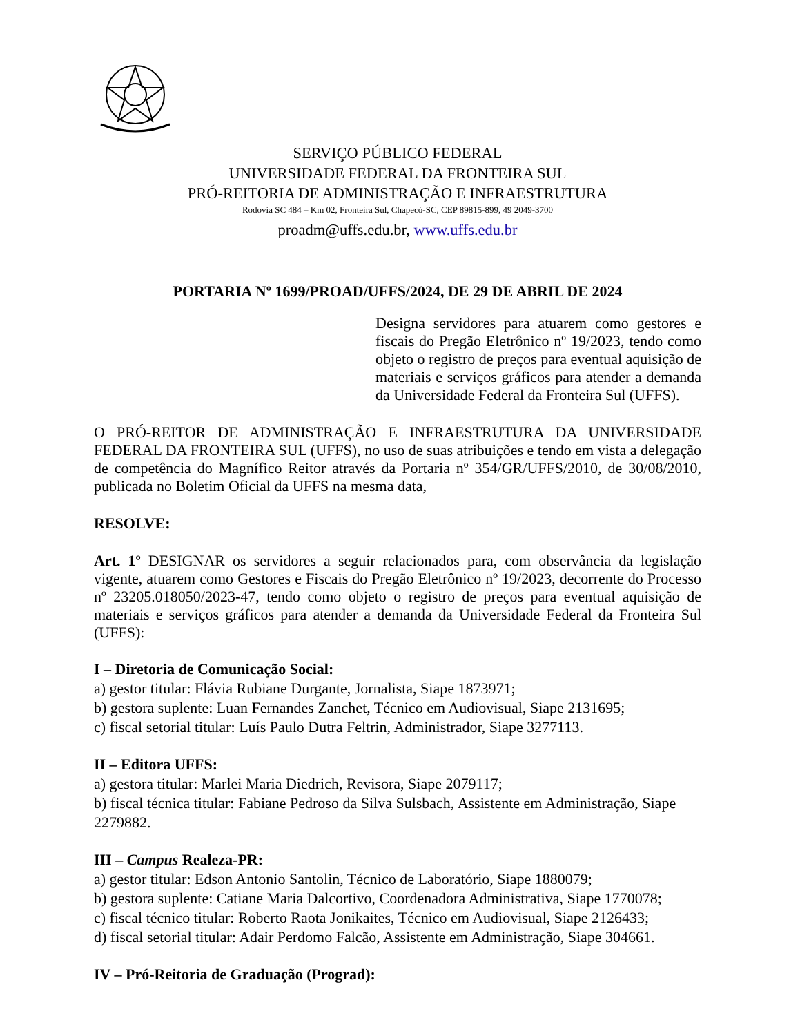SERVIÇO PÚBLICO FEDERAL
UNIVERSIDADE FEDERAL DA FRONTEIRA SUL
PRÓ-REITORIA DE ADMINISTRAÇÃO E INFRAESTRUTURA
Rodovia SC 484 – Km 02, Fronteira Sul, Chapecó-SC, CEP 89815-899, 49 2049-3700
proadm@uffs.edu.br, www.uffs.edu.br
PORTARIA Nº 1699/PROAD/UFFS/2024, DE 29 DE ABRIL DE 2024
Designa servidores para atuarem como gestores e fiscais do Pregão Eletrônico nº 19/2023, tendo como objeto o registro de preços para eventual aquisição de materiais e serviços gráficos para atender a demanda da Universidade Federal da Fronteira Sul (UFFS).
O PRÓ-REITOR DE ADMINISTRAÇÃO E INFRAESTRUTURA DA UNIVERSIDADE FEDERAL DA FRONTEIRA SUL (UFFS), no uso de suas atribuições e tendo em vista a delegação de competência do Magnífico Reitor através da Portaria nº 354/GR/UFFS/2010, de 30/08/2010, publicada no Boletim Oficial da UFFS na mesma data,
RESOLVE:
Art. 1º DESIGNAR os servidores a seguir relacionados para, com observância da legislação vigente, atuarem como Gestores e Fiscais do Pregão Eletrônico nº 19/2023, decorrente do Processo nº 23205.018050/2023-47, tendo como objeto o registro de preços para eventual aquisição de materiais e serviços gráficos para atender a demanda da Universidade Federal da Fronteira Sul (UFFS):
I – Diretoria de Comunicação Social:
a) gestor titular: Flávia Rubiane Durgante, Jornalista, Siape 1873971;
b) gestora suplente: Luan Fernandes Zanchet, Técnico em Audiovisual, Siape 2131695;
c) fiscal setorial titular: Luís Paulo Dutra Feltrin, Administrador, Siape 3277113.
II – Editora UFFS:
a) gestora titular: Marlei Maria Diedrich, Revisora, Siape 2079117;
b) fiscal técnica titular: Fabiane Pedroso da Silva Sulsbach, Assistente em Administração, Siape 2279882.
III – Campus Realeza-PR:
a) gestor titular: Edson Antonio Santolin, Técnico de Laboratório, Siape 1880079;
b) gestora suplente: Catiane Maria Dalcortivo, Coordenadora Administrativa, Siape 1770078;
c) fiscal técnico titular: Roberto Raota Jonikaites, Técnico em Audiovisual, Siape 2126433;
d) fiscal setorial titular: Adair Perdomo Falcão, Assistente em Administração, Siape 304661.
IV – Pró-Reitoria de Graduação (Prograd):